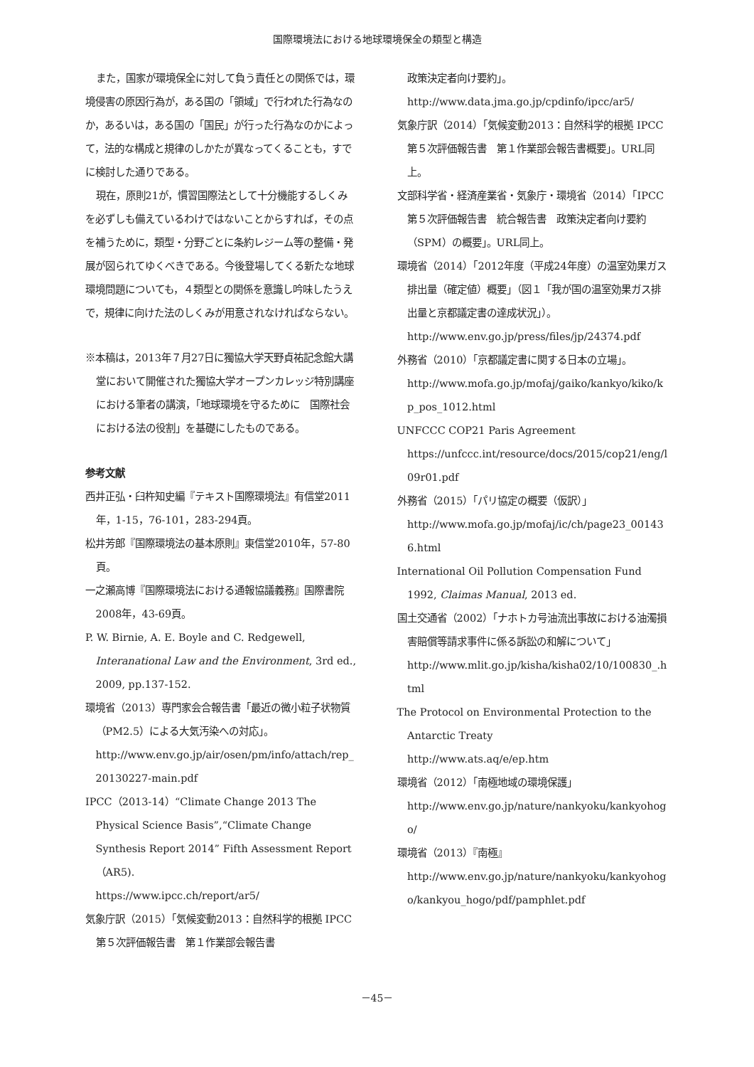国際環境法における地球環境保全の類型と構造
また，国家が環境保全に対して負う責任との関係では，環境侵害の原因行為が，ある国の「領域」で行われた行為なのか，あるいは，ある国の「国民」が行った行為なのかによって，法的な構成と規律のしかたが異なってくることも，すでに検討した通りである。
現在，原則21が，慣習国際法として十分機能するしくみを必ずしも備えているわけではないことからすれば，その点を補うために，類型・分野ごとに条約レジーム等の整備・発展が図られてゆくべきである。今後登場してくる新たな地球環境問題についても，４類型との関係を意識し吟味したうえで，規律に向けた法のしくみが用意されなければならない。
※本稿は，2013年７月27日に獨協大学天野貞祐記念館大講堂において開催された獨協大学オープンカレッジ特別講座における筆者の講演，「地球環境を守るために　国際社会における法の役割」を基礎にしたものである。
参考文献
西井正弘・臼杵知史編『テキスト国際環境法』有信堂2011年，1-15，76-101，283-294頁。
松井芳郎『国際環境法の基本原則』東信堂2010年，57-80頁。
一之瀬高博『国際環境法における通報協議義務』国際書院2008年，43-69頁。
P. W. Birnie, A. E. Boyle and C. Redgewell, Interanational Law and the Environment, 3rd ed., 2009, pp.137-152.
環境省（2013）専門家会合報告書「最近の微小粒子状物質（PM2.5）による大気汚染への対応」。
http://www.env.go.jp/air/osen/pm/info/attach/rep_20130227-main.pdf
IPCC（2013-14）“Climate Change 2013 The Physical Science Basis”,“Climate Change Synthesis Report 2014” Fifth Assessment Report（AR5).
https://www.ipcc.ch/report/ar5/
気象庁訳（2015）「気候変動2013：自然科学的根拠 IPCC　第５次評価報告書　第１作業部会報告書
政策決定者向け要約」。
http://www.data.jma.go.jp/cpdinfo/ipcc/ar5/
気象庁訳（2014）「気候変動2013：自然科学的根拠 IPCC　第５次評価報告書　第１作業部会報告書概要」。URL同上。
文部科学省・経済産業省・気象庁・環境省（2014）「IPCC　第５次評価報告書　統合報告書　政策決定者向け要約（SPM）の概要」。URL同上。
環境省（2014）「2012年度（平成24年度）の温室効果ガス排出量（確定値）概要」（図１「我が国の温室効果ガス排出量と京都議定書の達成状況」）。
http://www.env.go.jp/press/files/jp/24374.pdf
外務省（2010）「京都議定書に関する日本の立場」。
http://www.mofa.go.jp/mofaj/gaiko/kankyo/kiko/kp_pos_1012.html
UNFCCC COP21 Paris Agreement
https://unfccc.int/resource/docs/2015/cop21/eng/l09r01.pdf
外務省（2015）「パリ協定の概要（仮訳）」
http://www.mofa.go.jp/mofaj/ic/ch/page23_001436.html
International Oil Pollution Compensation Fund 1992, Claimas Manual, 2013 ed.
国土交通省（2002）「ナホトカ号油流出事故における油濁損害賠償等請求事件に係る訴訟の和解について」
http://www.mlit.go.jp/kisha/kisha02/10/100830_.html
The Protocol on Environmental Protection to the Antarctic Treaty
http://www.ats.aq/e/ep.htm
環境省（2012）「南極地域の環境保護」
http://www.env.go.jp/nature/nankyoku/kankyohogo/
環境省（2013）『南極』
http://www.env.go.jp/nature/nankyoku/kankyohogo/kankyou_hogo/pdf/pamphlet.pdf
－45－